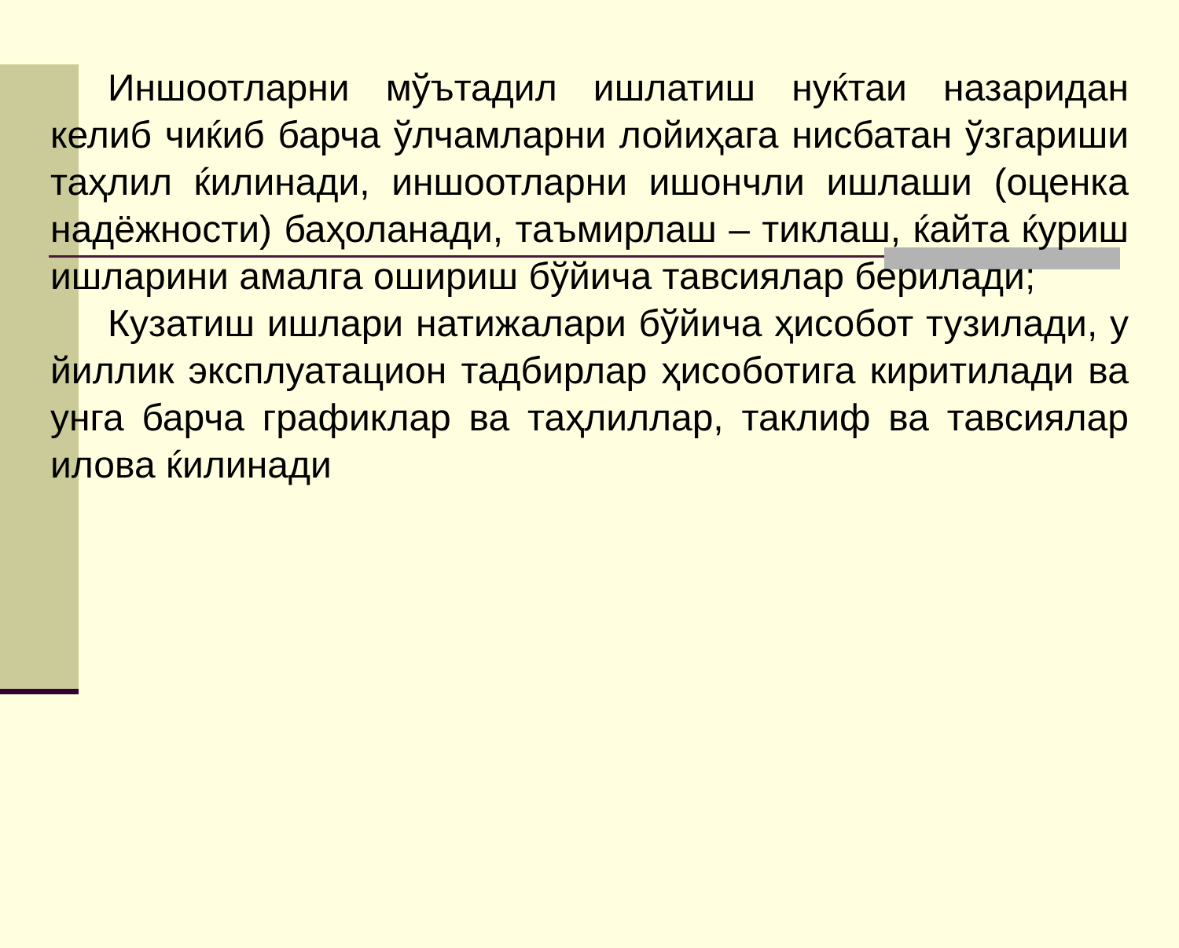Иншоотларни мўътадил ишлатиш нуќтаи назаридан келиб чиќиб барча ўлчамларни лойиҳага нисбатан ўзгариши таҳлил ќилинади, иншоотларни ишончли ишлаши (оценка надёжности) баҳоланади, таъмирлаш – тиклаш, ќайта ќуриш ишларини амалга ошириш бўйича тавсиялар берилади;
Кузатиш ишлари натижалари бўйича ҳисобот тузилади, у йиллик эксплуатацион тадбирлар ҳисоботига киритилади ва унга барча графиклар ва таҳлиллар, таклиф ва тавсиялар илова ќилинади